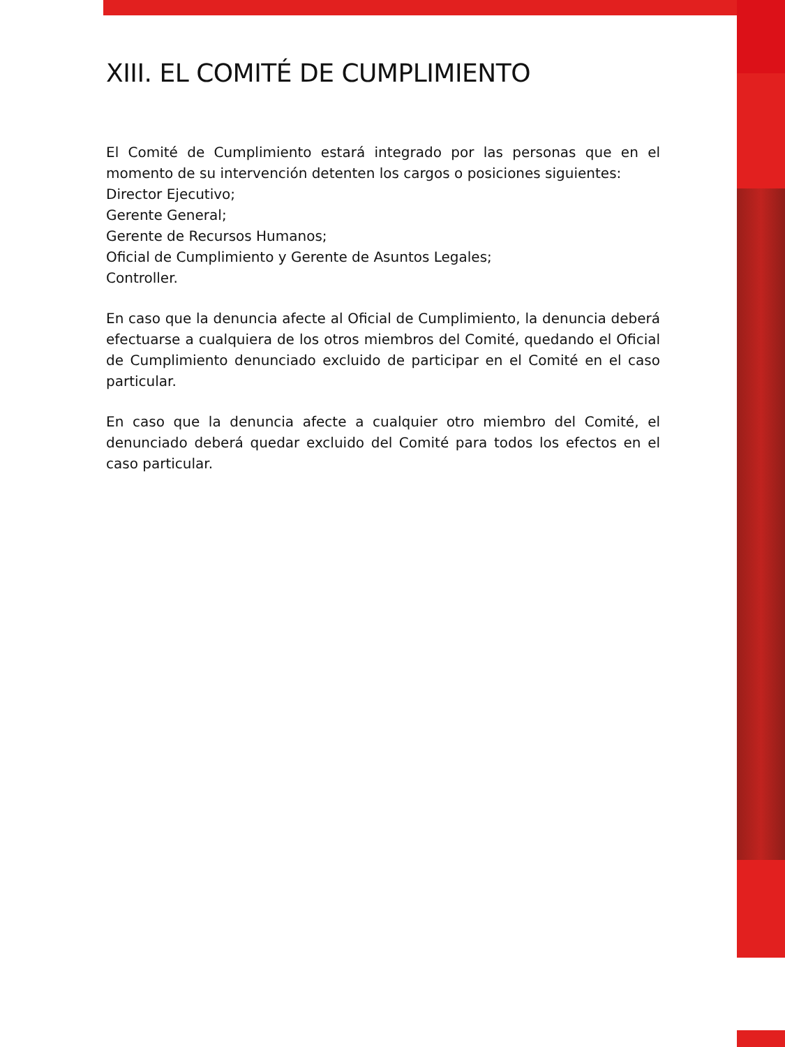XIII. EL COMITÉ DE CUMPLIMIENTO
El Comité de Cumplimiento estará integrado por las personas que en el momento de su intervención detenten los cargos o posiciones siguientes:
Director Ejecutivo;
Gerente General;
Gerente de Recursos Humanos;
Oficial de Cumplimiento y Gerente de Asuntos Legales;
Controller.
En caso que la denuncia afecte al Oficial de Cumplimiento, la denuncia deberá efectuarse a cualquiera de los otros miembros del Comité, quedando el Oficial de Cumplimiento denunciado excluido de participar en el Comité en el caso particular.
En caso que la denuncia afecte a cualquier otro miembro del Comité, el denunciado deberá quedar excluido del Comité para todos los efectos en el caso particular.